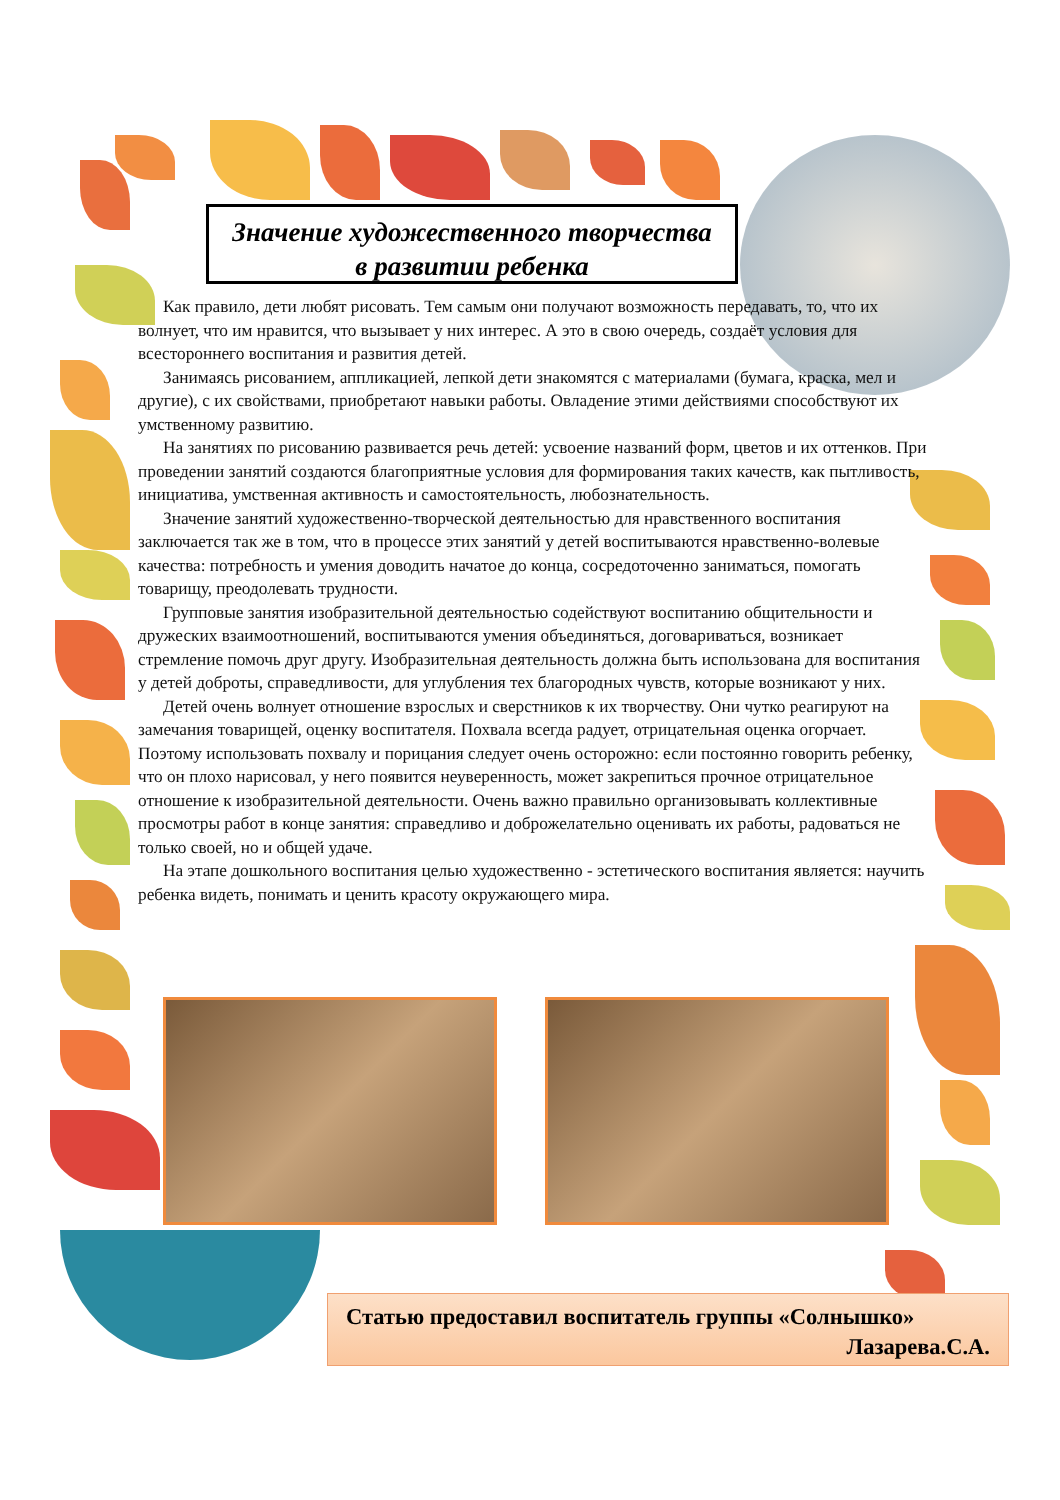Значение художественного творчества
в развитии ребенка
Как правило, дети любят рисовать. Тем самым они получают возможность передавать, то, что их волнует, что им нравится, что вызывает у них интерес. А это в свою очередь, создаёт условия для всестороннего воспитания и развития детей.
Занимаясь рисованием, аппликацией, лепкой дети знакомятся с материалами (бумага, краска, мел и другие), с их свойствами, приобретают навыки работы. Овладение этими действиями способствуют их умственному развитию.
На занятиях по рисованию развивается речь детей: усвоение названий форм, цветов и их оттенков. При проведении занятий создаются благоприятные условия для формирования таких качеств, как пытливость, инициатива, умственная активность и самостоятельность, любознательность.
Значение занятий художественно-творческой деятельностью для нравственного воспитания заключается так же в том, что в процессе этих занятий у детей воспитываются нравственно-волевые качества: потребность и умения доводить начатое до конца, сосредоточенно заниматься, помогать товарищу, преодолевать трудности.
Групповые занятия изобразительной деятельностью содействуют воспитанию общительности и дружеских взаимоотношений, воспитываются умения объединяться, договариваться, возникает стремление помочь друг другу. Изобразительная деятельность должна быть использована для воспитания у детей доброты, справедливости, для углубления тех благородных чувств, которые возникают у них.
Детей очень волнует отношение взрослых и сверстников к их творчеству. Они чутко реагируют на замечания товарищей, оценку воспитателя. Похвала всегда радует, отрицательная оценка огорчает. Поэтому использовать похвалу и порицания следует очень осторожно: если постоянно говорить ребенку, что он плохо нарисовал, у него появится неуверенность, может закрепиться прочное отрицательное отношение к изобразительной деятельности. Очень важно правильно организовывать коллективные просмотры работ в конце занятия: справедливо и доброжелательно оценивать их работы, радоваться не только своей, но и общей удаче.
На этапе дошкольного воспитания целью художественно - эстетического воспитания является: научить ребенка видеть, понимать и ценить красоту окружающего мира.
Статью предоставил воспитатель группы «Солнышко»
Лазарева.С.А.